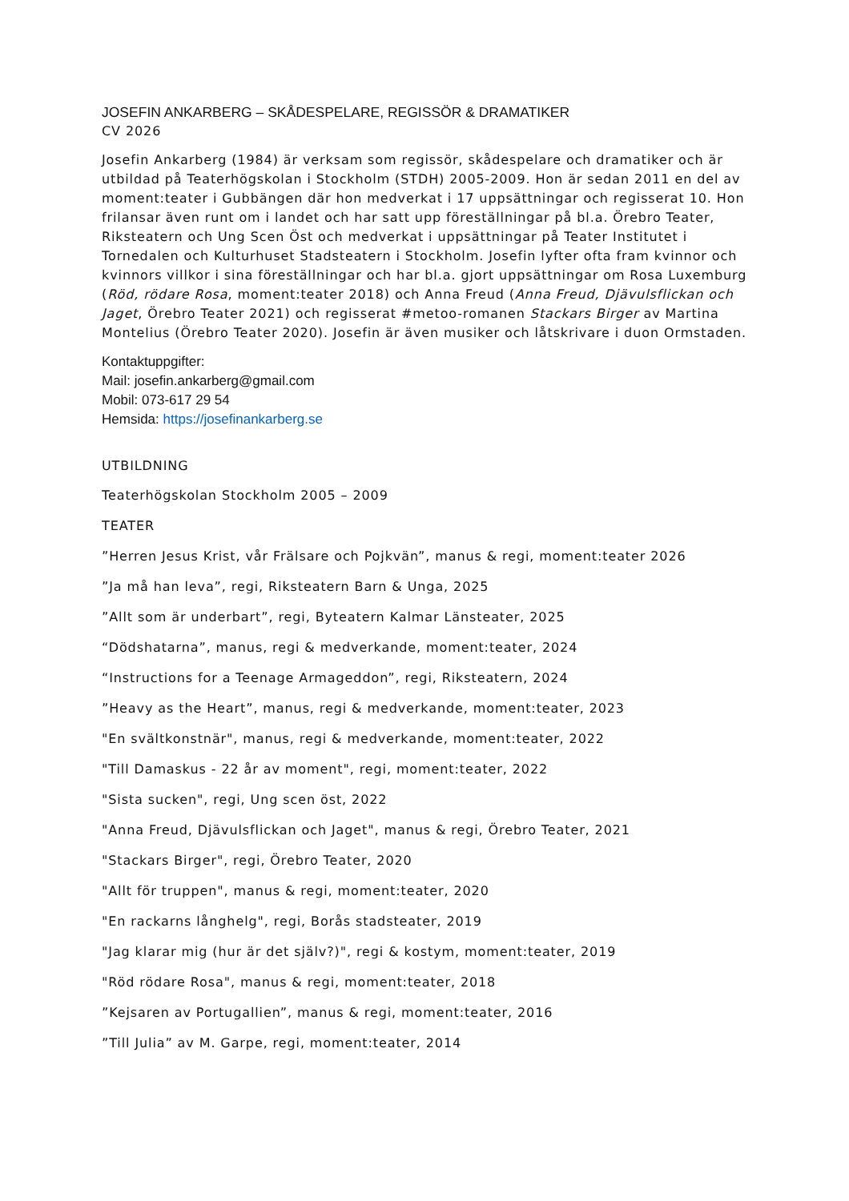JOSEFIN ANKARBERG – SKÅDESPELARE, REGISSÖR & DRAMATIKER
CV 2026
Josefin Ankarberg (1984) är verksam som regissör, skådespelare och dramatiker och är utbildad på Teaterhögskolan i Stockholm (STDH) 2005-2009. Hon är sedan 2011 en del av moment:teater i Gubbängen där hon medverkat i 17 uppsättningar och regisserat 10. Hon frilansar även runt om i landet och har satt upp föreställningar på bl.a. Örebro Teater, Riksteatern och Ung Scen Öst och medverkat i uppsättningar på Teater Institutet i Tornedalen och Kulturhuset Stadsteatern i Stockholm. Josefin lyfter ofta fram kvinnor och kvinnors villkor i sina föreställningar och har bl.a. gjort uppsättningar om Rosa Luxemburg (Röd, rödare Rosa, moment:teater 2018) och Anna Freud (Anna Freud, Djävulsflickan och Jaget, Örebro Teater 2021) och regisserat #metoo-romanen Stackars Birger av Martina Montelius (Örebro Teater 2020). Josefin är även musiker och låtskrivare i duon Ormstaden.
Kontaktuppgifter:
Mail: josefin.ankarberg@gmail.com
Mobil: 073-617 29 54
Hemsida: https://josefinankarberg.se
UTBILDNING
Teaterhögskolan Stockholm 2005 – 2009
TEATER
”Herren Jesus Krist, vår Frälsare och Pojkvän”, manus & regi, moment:teater 2026
”Ja må han leva”, regi, Riksteatern Barn & Unga, 2025
”Allt som är underbart”, regi, Byteatern Kalmar Länsteater, 2025
“Dödshatarna”, manus, regi & medverkande, moment:teater, 2024
“Instructions for a Teenage Armageddon”, regi, Riksteatern, 2024
”Heavy as the Heart”, manus, regi & medverkande, moment:teater, 2023
"En svältkonstnär", manus, regi & medverkande, moment:teater, 2022
"Till Damaskus - 22 år av moment", regi, moment:teater, 2022
"Sista sucken", regi, Ung scen öst, 2022
"Anna Freud, Djävulsflickan och Jaget", manus & regi, Örebro Teater, 2021
"Stackars Birger", regi, Örebro Teater, 2020
"Allt för truppen", manus & regi, moment:teater, 2020
"En rackarns långhelg", regi, Borås stadsteater, 2019
"Jag klarar mig (hur är det själv?)", regi & kostym, moment:teater, 2019
"Röd rödare Rosa", manus & regi, moment:teater, 2018
”Kejsaren av Portugallien”, manus & regi, moment:teater, 2016
”Till Julia” av M. Garpe, regi, moment:teater, 2014